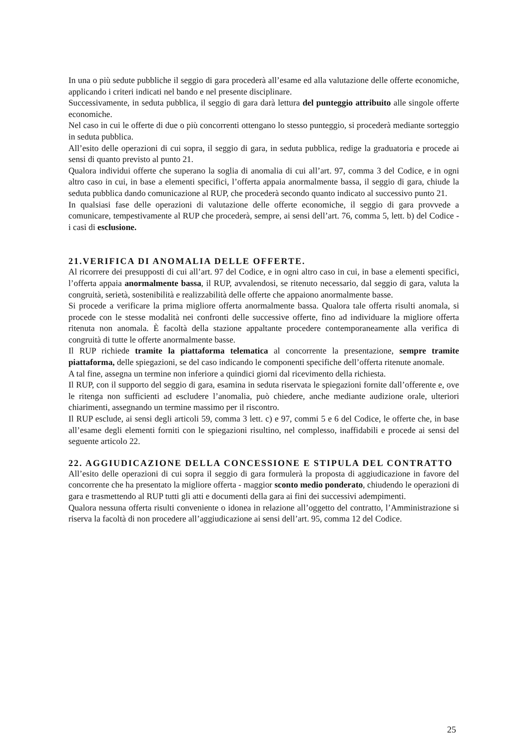In una o più sedute pubbliche il seggio di gara procederà all’esame ed alla valutazione delle offerte economiche, applicando i criteri indicati nel bando e nel presente disciplinare.
Successivamente, in seduta pubblica, il seggio di gara darà lettura del punteggio attribuito alle singole offerte economiche.
Nel caso in cui le offerte di due o più concorrenti ottengano lo stesso punteggio, si procederà mediante sorteggio in seduta pubblica.
All’esito delle operazioni di cui sopra, il seggio di gara, in seduta pubblica, redige la graduatoria e procede ai sensi di quanto previsto al punto 21.
Qualora individui offerte che superano la soglia di anomalia di cui all’art. 97, comma 3 del Codice, e in ogni altro caso in cui, in base a elementi specifici, l’offerta appaia anormalmente bassa, il seggio di gara, chiude la seduta pubblica dando comunicazione al RUP, che procederà secondo quanto indicato al successivo punto 21.
In qualsiasi fase delle operazioni di valutazione delle offerte economiche, il seggio di gara provvede a comunicare, tempestivamente al RUP che procederà, sempre, ai sensi dell’art. 76, comma 5, lett. b) del Codice - i casi di esclusione.
21.VERIFICA DI ANOMALIA DELLE OFFERTE.
Al ricorrere dei presupposti di cui all’art. 97 del Codice, e in ogni altro caso in cui, in base a elementi specifici, l’offerta appaia anormalmente bassa, il RUP, avvalendosi, se ritenuto necessario, dal seggio di gara, valuta la congruità, serietà, sostenibilità e realizzabilità delle offerte che appaiono anormalmente basse.
Si procede a verificare la prima migliore offerta anormalmente bassa. Qualora tale offerta risulti anomala, si procede con le stesse modalità nei confronti delle successive offerte, fino ad individuare la migliore offerta ritenuta non anomala. È facoltà della stazione appaltante procedere contemporaneamente alla verifica di congruità di tutte le offerte anormalmente basse.
Il RUP richiede tramite la piattaforma telematica al concorrente la presentazione, sempre tramite piattaforma, delle spiegazioni, se del caso indicando le componenti specifiche dell’offerta ritenute anomale.
A tal fine, assegna un termine non inferiore a quindici giorni dal ricevimento della richiesta.
Il RUP, con il supporto del seggio di gara, esamina in seduta riservata le spiegazioni fornite dall’offerente e, ove le ritenga non sufficienti ad escludere l’anomalia, può chiedere, anche mediante audizione orale, ulteriori chiarimenti, assegnando un termine massimo per il riscontro.
Il RUP esclude, ai sensi degli articoli 59, comma 3 lett. c) e 97, commi 5 e 6 del Codice, le offerte che, in base all’esame degli elementi forniti con le spiegazioni risultino, nel complesso, inaffidabili e procede ai sensi del seguente articolo 22.
22. AGGIUDICAZIONE DELLA CONCESSIONE E STIPULA DEL CONTRATTO
All’esito delle operazioni di cui sopra il seggio di gara formulerà la proposta di aggiudicazione in favore del concorrente che ha presentato la migliore offerta - maggior sconto medio ponderato, chiudendo le operazioni di gara e trasmettendo al RUP tutti gli atti e documenti della gara ai fini dei successivi adempimenti.
Qualora nessuna offerta risulti conveniente o idonea in relazione all’oggetto del contratto, l’Amministrazione si riserva la facoltà di non procedere all’aggiudicazione ai sensi dell’art. 95, comma 12 del Codice.
25